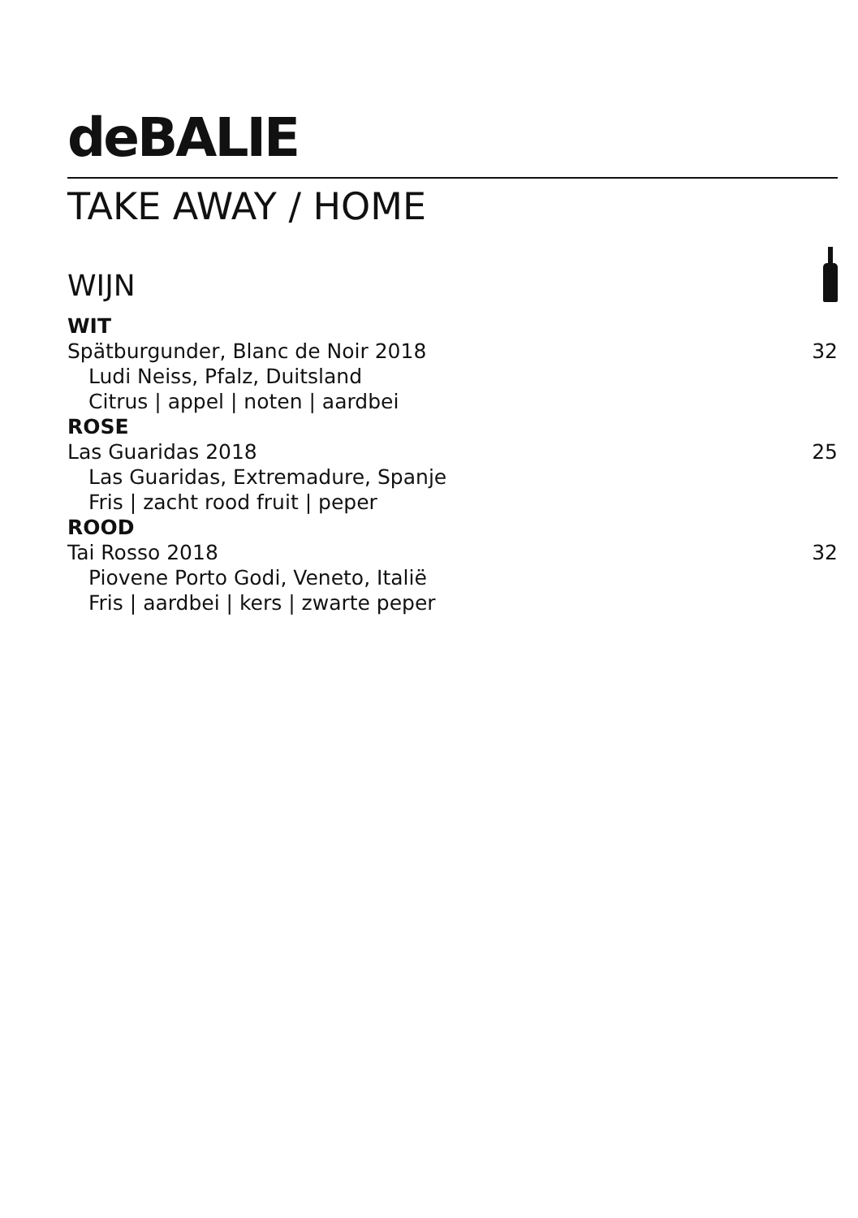deBALIE
TAKE AWAY / HOME
WIJN
WIT
Spätburgunder, Blanc de Noir 2018 32
Ludi Neiss, Pfalz, Duitsland
Citrus | appel | noten | aardbei
ROSE
Las Guaridas 2018 25
Las Guaridas, Extremadure, Spanje
Fris | zacht rood fruit | peper
ROOD
Tai Rosso 2018 32
Piovene Porto Godi, Veneto, Italië
Fris | aardbei | kers | zwarte peper